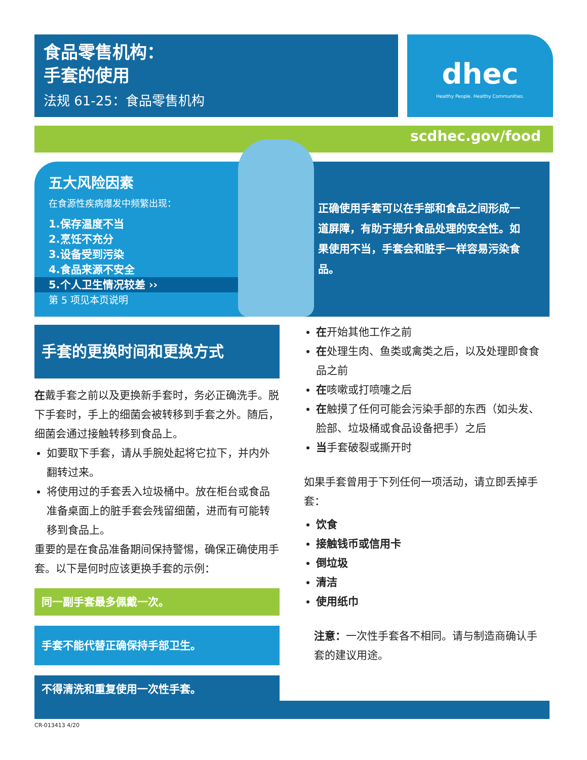食品零售机构：
手套的使用
法规 61-25：食品零售机构
dhec
Healthy People. Healthy Communities.
scdhec.gov/food
五大风险因素
在食源性疾病爆发中频繁出现：
1.保存温度不当
2.烹饪不充分
3.设备受到污染
4.食品来源不安全
5.个人卫生情况较差 ››
第 5 项见本页说明
正确使用手套可以在手部和食品之间形成一道屏障，有助于提升食品处理的安全性。如果使用不当，手套会和脏手一样容易污染食品。
手套的更换时间和更换方式
在戴手套之前以及更换新手套时，务必正确洗手。脱下手套时，手上的细菌会被转移到手套之外。随后，细菌会通过接触转移到食品上。
如要取下手套，请从手腕处起将它拉下，并内外翻转过来。
将使用过的手套丢入垃圾桶中。放在柜台或食品准备桌面上的脏手套会残留细菌，进而有可能转移到食品上。
重要的是在食品准备期间保持警惕，确保正确使用手套。以下是何时应该更换手套的示例：
同一副手套最多佩戴一次。
手套不能代替正确保持手部卫生。
不得清洗和重复使用一次性手套。
在开始其他工作之前
在处理生肉、鱼类或禽类之后，以及处理即食食品之前
在咳嗽或打喷嚏之后
在触摸了任何可能会污染手部的东西（如头发、脸部、垃圾桶或食品设备把手）之后
当手套破裂或撕开时
如果手套曾用于下列任何一项活动，请立即丢掉手套：
饮食
接触钱币或信用卡
倒垃圾
清洁
使用纸巾
注意：一次性手套各不相同。请与制造商确认手套的建议用途。
CR-013413 4/20